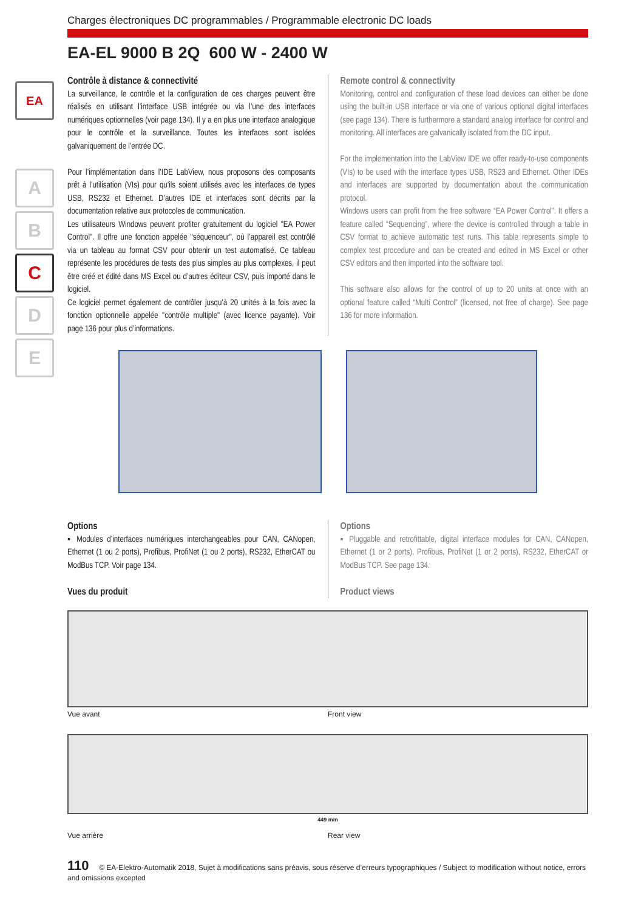EA
A
B
C
D
E
Charges électroniques DC programmables / Programmable electronic DC loads
EA-EL 9000 B 2Q 600 W - 2400 W
Contrôle à distance & connectivité
La surveillance, le contrôle et la configuration de ces charges peuvent être réalisés en utilisant l’interface USB intégrée ou via l’une des interfaces numériques optionnelles (voir page 134). Il y a en plus une interface analogique pour le contrôle et la surveillance. Toutes les interfaces sont isolées galvaniquement de l’entrée DC.
Pour l’implémentation dans l’IDE LabView, nous proposons des composants prêt à l’utilisation (VIs) pour qu’ils soient utilisés avec les interfaces de types USB, RS232 et Ethernet. D’autres IDE et interfaces sont décrits par la documentation relative aux protocoles de communication.
Les utilisateurs Windows peuvent profiter gratuitement du logiciel "EA Power Control". Il offre une fonction appelée "séquenceur", où l’appareil est contrôlé via un tableau au format CSV pour obtenir un test automatisé. Ce tableau représente les procédures de tests des plus simples au plus complexes, il peut être créé et édité dans MS Excel ou d’autres éditeur CSV, puis importé dans le logiciel.
Ce logiciel permet également de contrôler jusqu’à 20 unités à la fois avec la fonction optionnelle appelée "contrôle multiple" (avec licence payante). Voir page 136 pour plus d’informations.
Remote control & connectivity
Monitoring, control and configuration of these load devices can either be done using the built-in USB interface or via one of various optional digital interfaces (see page 134). There is furthermore a standard analog interface for control and monitoring. All interfaces are galvanically isolated from the DC input.
For the implementation into the LabView IDE we offer ready-to-use components (VIs) to be used with the interface types USB, RS23 and Ethernet. Other IDEs and interfaces are supported by documentation about the communication protocol.
Windows users can profit from the free software “EA Power Control”. It offers a feature called “Sequencing”, where the device is controlled through a table in CSV format to achieve automatic test runs. This table represents simple to complex test procedure and can be created and edited in MS Excel or other CSV editors and then imported into the software tool.
This software also allows for the control of up to 20 units at once with an optional feature called “Multi Control” (licensed, not free of charge). See page 136 for more information.
Options
▪ Modules d’interfaces numériques interchangeables pour CAN, CANopen, Ethernet (1 ou 2 ports), Profibus, ProfiNet (1 ou 2 ports), RS232, EtherCAT ou ModBus TCP. Voir page 134.
Vues du produit
Options
▪ Pluggable and retrofittable, digital interface modules for CAN, CANopen, Ethernet (1 or 2 ports), Profibus, ProfiNet (1 or 2 ports), RS232, EtherCAT or ModBus TCP. See page 134.
Product views
Vue avant Front view
449 mm
Vue arrière Rear view
110 © EA-Elektro-Automatik 2018, Sujet à modifications sans préavis, sous réserve d’erreurs typographiques / Subject to modification without notice, errors and omissions excepted